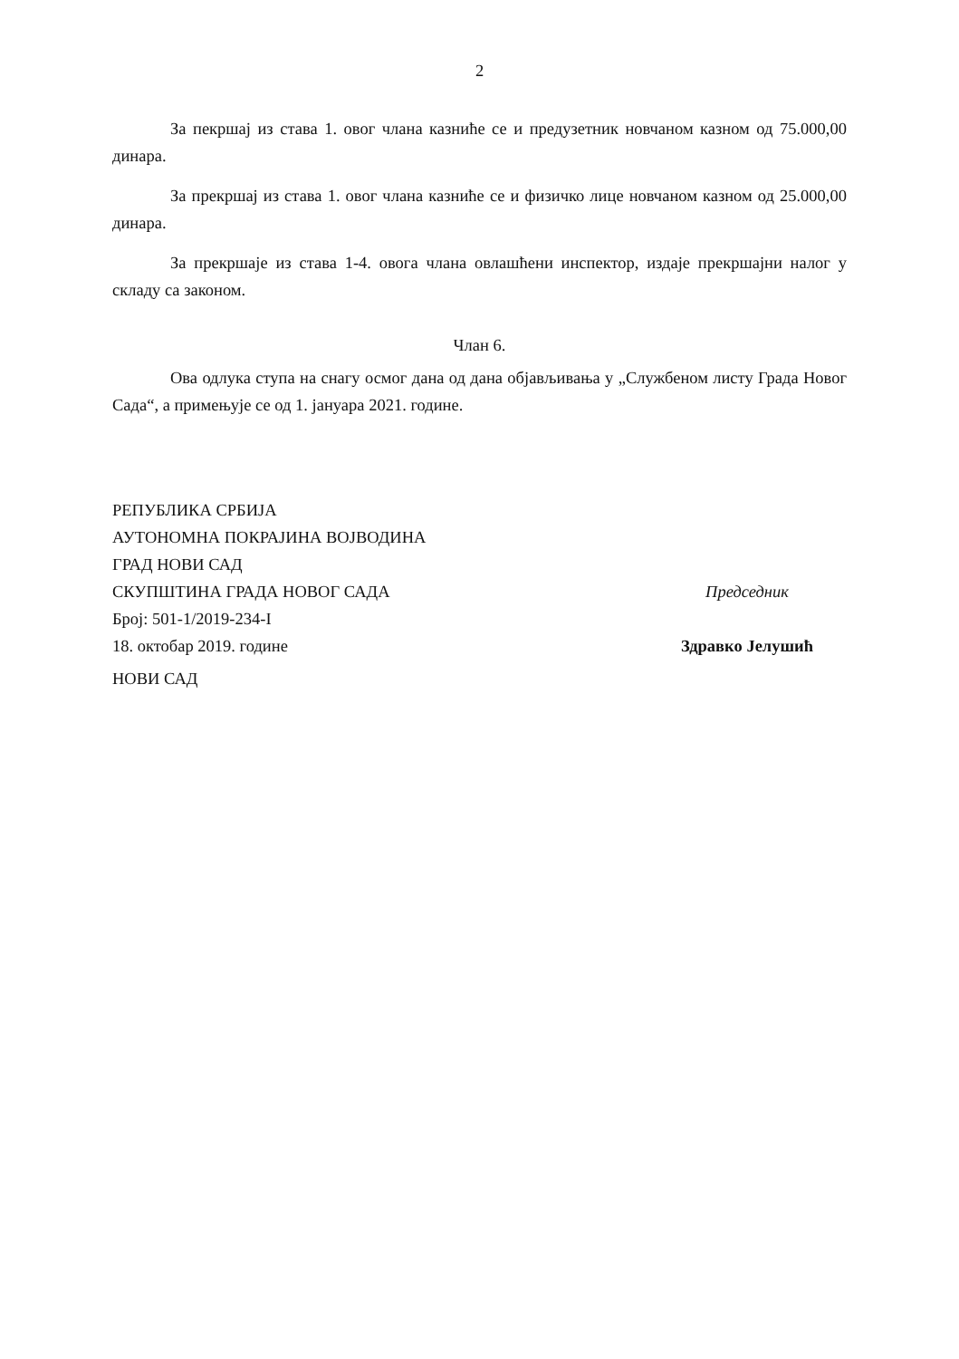2
За пекршај из става 1. овог члана казниће се и предузетник новчаном казном од 75.000,00 динара.
За прекршај из става 1. овог члана казниће се и физичко лице новчаном казном од 25.000,00 динара.
За прекршаје из става 1-4. овога члана овлашћени инспектор, издаје прекршајни налог у складу са законом.
Члан 6.
Ова одлука ступа на снагу осмог дана од дана објављивања у „Службеном листу Града Новог Сада“, а примењује се од 1. јануара 2021. године.
РЕПУБЛИКА СРБИЈА
АУТОНОМНА ПОКРАЈИНА ВОЈВОДИНА
ГРАД НОВИ САД
СКУПШТИНА ГРАДА НОВОГ САДА
Број: 501-1/2019-234-I
18. октобар 2019. године
НОВИ САД
Председник
Здравко Јелушић